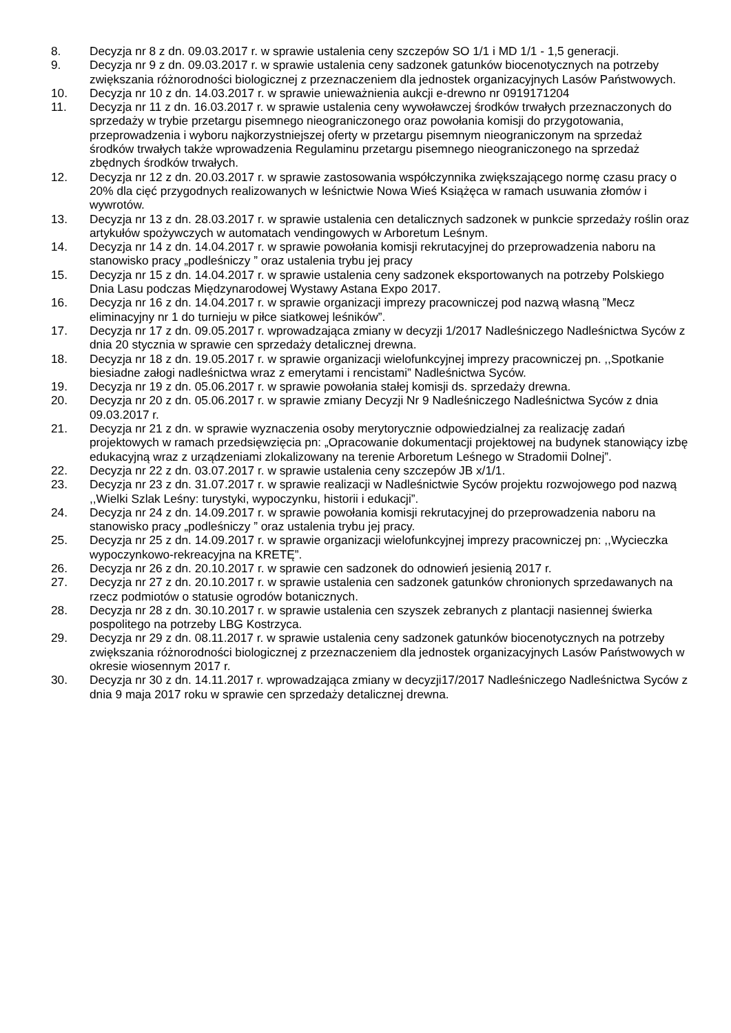8. Decyzja nr 8 z dn. 09.03.2017 r. w sprawie ustalenia ceny szczepów SO 1/1 i MD 1/1 - 1,5 generacji.
9. Decyzja nr 9 z dn. 09.03.2017 r. w sprawie ustalenia ceny sadzonek gatunków biocenotycznych na potrzeby zwiększania różnorodności biologicznej z przeznaczeniem dla jednostek organizacyjnych Lasów Państwowych.
10. Decyzja nr 10 z dn. 14.03.2017 r. w sprawie unieważnienia aukcji e-drewno nr 0919171204
11. Decyzja nr 11 z dn. 16.03.2017 r. w sprawie ustalenia ceny wywoławczej środków trwałych przeznaczonych do sprzedaży w trybie przetargu pisemnego nieograniczonego oraz powołania komisji do przygotowania, przeprowadzenia i wyboru najkorzystniejszej oferty w przetargu pisemnym nieograniczonym na sprzedaż środków trwałych także wprowadzenia Regulaminu przetargu pisemnego nieograniczonego na sprzedaż zbędnych środków trwałych.
12. Decyzja nr 12 z dn. 20.03.2017 r. w sprawie zastosowania współczynnika zwiększającego normę czasu pracy o 20% dla cięć przygodnych realizowanych w leśnictwie Nowa Wieś Książęca w ramach usuwania złomów i wywrotów.
13. Decyzja nr 13 z dn. 28.03.2017 r. w sprawie ustalenia cen detalicznych sadzonek w punkcie sprzedaży roślin oraz artykułów spożywczych w automatach vendingowych w Arboretum Leśnym.
14. Decyzja nr 14 z dn. 14.04.2017 r. w sprawie powołania komisji rekrutacyjnej do przeprowadzenia naboru na stanowisko pracy „podleśniczy ” oraz ustalenia trybu jej pracy
15. Decyzja nr 15 z dn. 14.04.2017 r. w sprawie ustalenia ceny sadzonek eksportowanych na potrzeby Polskiego Dnia Lasu podczas Międzynarodowej Wystawy Astana Expo 2017.
16. Decyzja nr 16 z dn. 14.04.2017 r. w sprawie organizacji imprezy pracowniczej pod nazwą własną ”Mecz eliminacyjny nr 1 do turnieju w piłce siatkowej leśników”.
17. Decyzja nr 17 z dn. 09.05.2017 r. wprowadzająca zmiany w decyzji 1/2017 Nadleśniczego Nadleśnictwa Syców z dnia 20 stycznia w sprawie cen sprzedaży detalicznej drewna.
18. Decyzja nr 18 z dn. 19.05.2017 r. w sprawie organizacji wielofunkcyjnej imprezy pracowniczej pn. ,,Spotkanie biesiadne załogi nadleśnictwa wraz z emerytami i rencistami” Nadleśnictwa Syców.
19. Decyzja nr 19 z dn. 05.06.2017 r. w sprawie powołania stałej komisji ds. sprzedaży drewna.
20. Decyzja nr 20 z dn. 05.06.2017 r. w sprawie zmiany Decyzji Nr 9 Nadleśniczego Nadleśnictwa Syców z dnia 09.03.2017 r.
21. Decyzja nr 21 z dn. w sprawie wyznaczenia osoby merytorycznie odpowiedzialnej za realizację zadań projektowych w ramach przedsięwzięcia pn: „Opracowanie dokumentacji projektowej na budynek stanowiący izbę edukacyjną wraz z urządzeniami zlokalizowany na terenie Arboretum Leśnego w Stradomii Dolnej”.
22. Decyzja nr 22 z dn. 03.07.2017 r. w sprawie ustalenia ceny szczepów JB x/1/1.
23. Decyzja nr 23 z dn. 31.07.2017 r. w sprawie realizacji w Nadleśnictwie Syców projektu rozwojowego pod nazwą ,,Wielki Szlak Leśny: turystyki, wypoczynku, historii i edukacji”.
24. Decyzja nr 24 z dn. 14.09.2017 r. w sprawie powołania komisji rekrutacyjnej do przeprowadzenia naboru na stanowisko pracy „podleśniczy ” oraz ustalenia trybu jej pracy.
25. Decyzja nr 25 z dn. 14.09.2017 r. w sprawie organizacji wielofunkcyjnej imprezy pracowniczej pn: ,,Wycieczka wypoczynkowo-rekreacyjna na KRETĘ”.
26. Decyzja nr 26 z dn. 20.10.2017 r. w sprawie cen sadzonek do odnowień jesienią 2017 r.
27. Decyzja nr 27 z dn. 20.10.2017 r. w sprawie ustalenia cen sadzonek gatunków chronionych sprzedawanych na rzecz podmiotów o statusie ogrodów botanicznych.
28. Decyzja nr 28 z dn. 30.10.2017 r. w sprawie ustalenia cen szyszek zebranych z plantacji nasiennej świerka pospolitego na potrzeby LBG Kostrzyca.
29. Decyzja nr 29 z dn. 08.11.2017 r. w sprawie ustalenia ceny sadzonek gatunków biocenotycznych na potrzeby zwiększania różnorodności biologicznej z przeznaczeniem dla jednostek organizacyjnych Lasów Państwowych w okresie wiosennym 2017 r.
30. Decyzja nr 30 z dn. 14.11.2017 r. wprowadzająca zmiany w decyzji17/2017 Nadleśniczego Nadleśnictwa Syców z dnia 9 maja 2017 roku w sprawie cen sprzedaży detalicznej drewna.